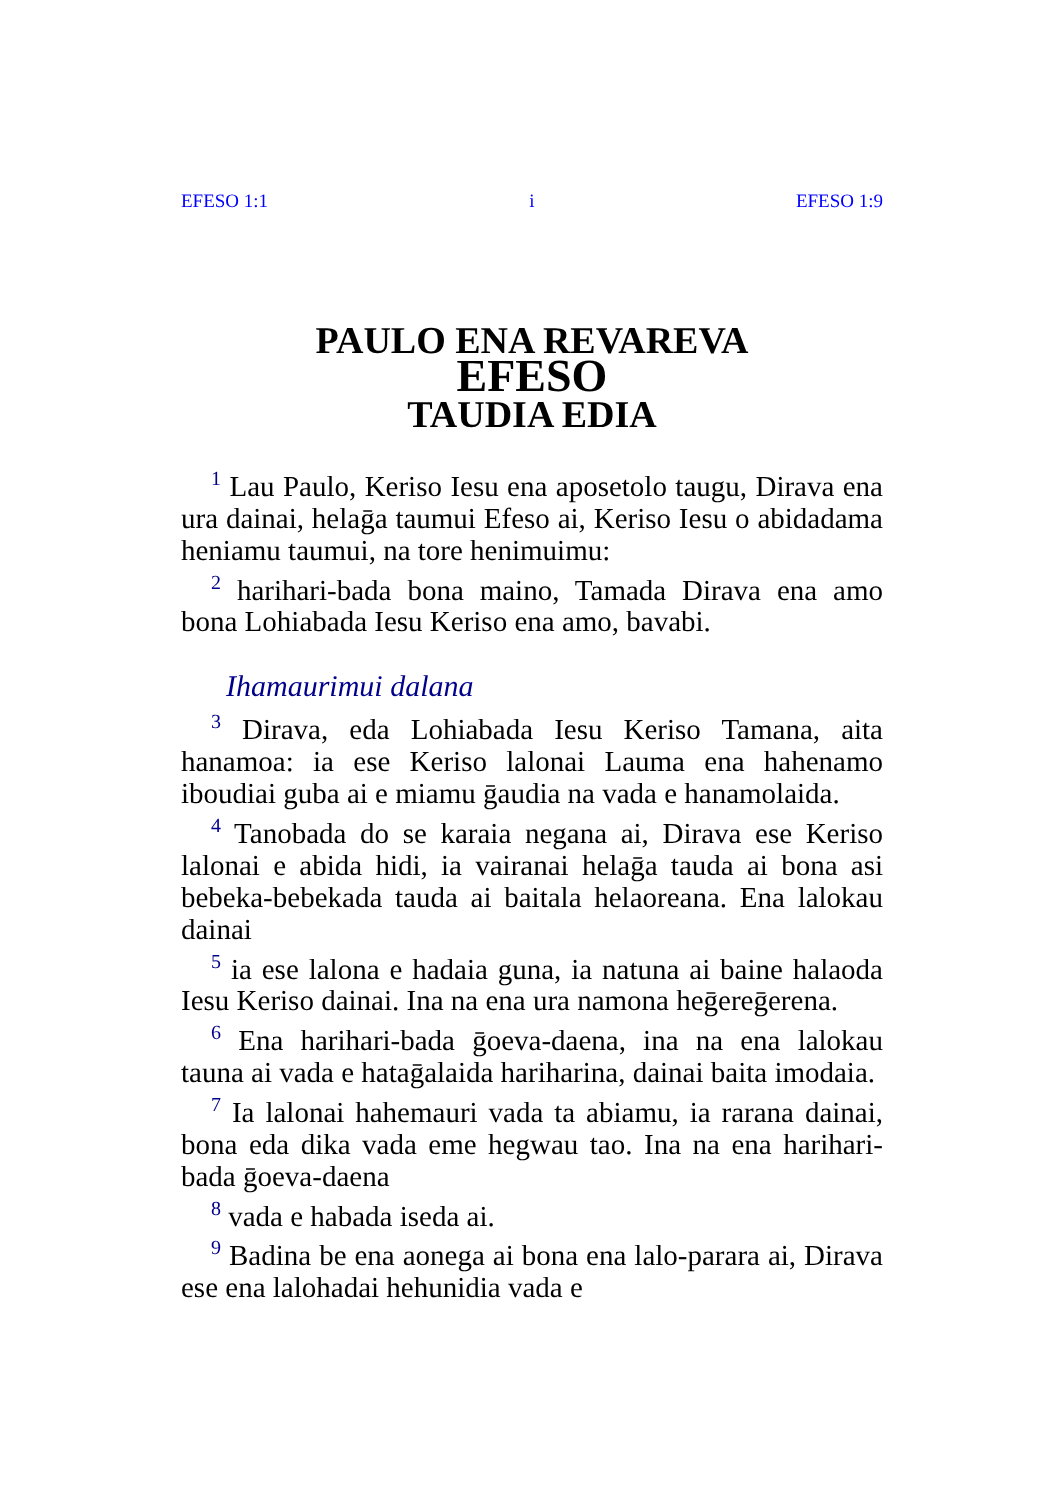EFESO 1:1 i EFESO 1:9
PAULO ENA REVAREVA
EFESO
TAUDIA EDIA
<sup>1</sup> Lau Paulo, Keriso Iesu ena aposetolo taugu, Dirava ena ura dainai, helaḡa taumui Efeso ai, Keriso Iesu o abidadama heniamu taumui, na tore henimuimu:
<sup>2</sup> harihari-bada bona maino, Tamada Dirava ena amo bona Lohiabada Iesu Keriso ena amo, bavabi.
Ihamaurimui dalana
<sup>3</sup> Dirava, eda Lohiabada Iesu Keriso Tamana, aita hanamoa: ia ese Keriso lalonai Lauma ena hahenamo iboudiai guba ai e miamu ḡaudia na vada e hanamolaida.
<sup>4</sup> Tanobada do se karaia negana ai, Dirava ese Keriso lalonai e abida hidi, ia vairanai helaḡa tauda ai bona asi bebeka-bebekada tauda ai baitala helaoreana. Ena lalokau dainai
<sup>5</sup> ia ese lalona e hadaia guna, ia natuna ai baine halaoda Iesu Keriso dainai. Ina na ena ura namona heḡereḡerena.
<sup>6</sup> Ena harihari-bada ḡoeva-daena, ina na ena lalokau tauna ai vada e hataḡalaida hariharina, dainai baita imodaia.
<sup>7</sup> Ia lalonai hahemauri vada ta abiamu, ia rarana dainai, bona eda dika vada eme hegwau tao. Ina na ena harihari-bada ḡoeva-daena
<sup>8</sup> vada e habada iseda ai.
<sup>9</sup> Badina be ena aonega ai bona ena lalo-parara ai, Dirava ese ena lalohadai hehunidia vada e